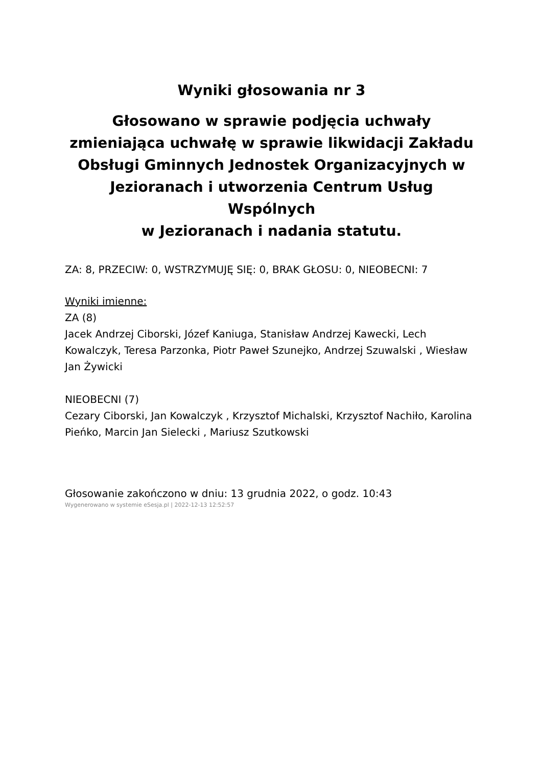Wyniki głosowania nr 3
Głosowano w sprawie podjęcia uchwały zmieniająca uchwałę w sprawie likwidacji Zakładu Obsługi Gminnych Jednostek Organizacyjnych w Jezioranach i utworzenia Centrum Usług Wspólnych
w Jezioranach i nadania statutu.
ZA: 8, PRZECIW: 0, WSTRZYMUJĘ SIĘ: 0, BRAK GŁOSU: 0, NIEOBECNI: 7
Wyniki imienne:
ZA (8)
Jacek Andrzej Ciborski, Józef Kaniuga, Stanisław Andrzej Kawecki, Lech Kowalczyk, Teresa Parzonka, Piotr Paweł Szunejko, Andrzej Szuwalski , Wiesław Jan Żywicki
NIEOBECNI (7)
Cezary Ciborski, Jan Kowalczyk , Krzysztof Michalski, Krzysztof Nachiło, Karolina Pieńko, Marcin Jan Sielecki , Mariusz Szutkowski
Głosowanie zakończono w dniu: 13 grudnia 2022, o godz. 10:43
Wygenerowano w systemie eSesja.pl | 2022-12-13 12:52:57